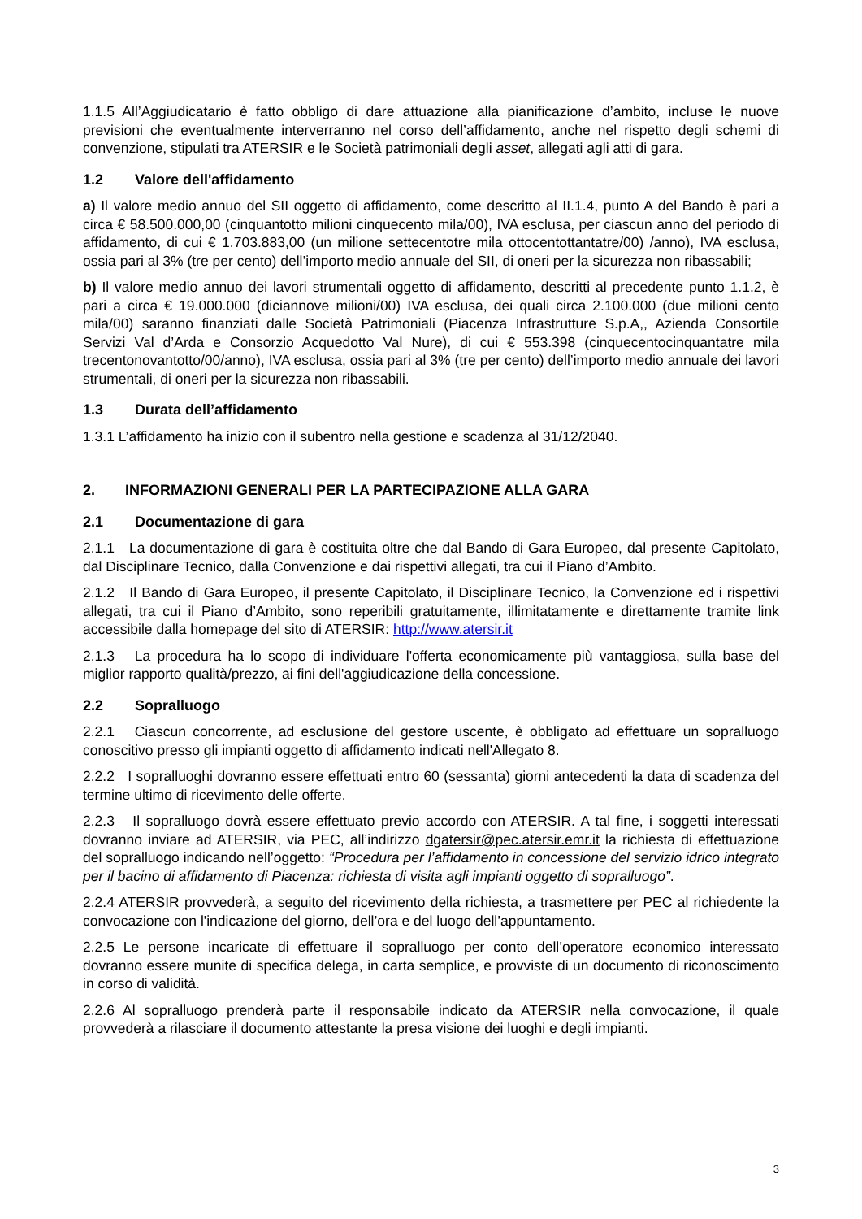1.1.5 All’Aggiudicatario è fatto obbligo di dare attuazione alla pianificazione d’ambito, incluse le nuove previsioni che eventualmente interverranno nel corso dell’affidamento, anche nel rispetto degli schemi di convenzione, stipulati tra ATERSIR e le Società patrimoniali degli asset, allegati agli atti di gara.
1.2 Valore dell'affidamento
a) Il valore medio annuo del SII oggetto di affidamento, come descritto al II.1.4, punto A del Bando è pari a circa € 58.500.000,00 (cinquantotto milioni cinquecento mila/00), IVA esclusa, per ciascun anno del periodo di affidamento, di cui € 1.703.883,00 (un milione settecentotre mila ottocentottantatre/00) /anno), IVA esclusa, ossia pari al 3% (tre per cento) dell’importo medio annuale del SII, di oneri per la sicurezza non ribassabili;
b) Il valore medio annuo dei lavori strumentali oggetto di affidamento, descritti al precedente punto 1.1.2, è pari a circa € 19.000.000 (diciannove milioni/00) IVA esclusa, dei quali circa 2.100.000 (due milioni cento mila/00) saranno finanziati dalle Società Patrimoniali (Piacenza Infrastrutture S.p.A,, Azienda Consortile Servizi Val d’Arda e Consorzio Acquedotto Val Nure), di cui € 553.398 (cinquecentocinquantatre mila trecentonovantotto/00/anno), IVA esclusa, ossia pari al 3% (tre per cento) dell’importo medio annuale dei lavori strumentali, di oneri per la sicurezza non ribassabili.
1.3 Durata dell’affidamento
1.3.1 L’affidamento ha inizio con il subentro nella gestione e scadenza al 31/12/2040.
2. INFORMAZIONI GENERALI PER LA PARTECIPAZIONE ALLA GARA
2.1 Documentazione di gara
2.1.1 La documentazione di gara è costituita oltre che dal Bando di Gara Europeo, dal presente Capitolato, dal Disciplinare Tecnico, dalla Convenzione e dai rispettivi allegati, tra cui il Piano d’Ambito.
2.1.2 Il Bando di Gara Europeo, il presente Capitolato, il Disciplinare Tecnico, la Convenzione ed i rispettivi allegati, tra cui il Piano d’Ambito, sono reperibili gratuitamente, illimitatamente e direttamente tramite link accessibile dalla homepage del sito di ATERSIR: http://www.atersir.it
2.1.3 La procedura ha lo scopo di individuare l'offerta economicamente più vantaggiosa, sulla base del miglior rapporto qualità/prezzo, ai fini dell'aggiudicazione della concessione.
2.2 Sopralluogo
2.2.1 Ciascun concorrente, ad esclusione del gestore uscente, è obbligato ad effettuare un sopralluogo conoscitivo presso gli impianti oggetto di affidamento indicati nell'Allegato 8.
2.2.2 I sopralluoghi dovranno essere effettuati entro 60 (sessanta) giorni antecedenti la data di scadenza del termine ultimo di ricevimento delle offerte.
2.2.3 Il sopralluogo dovrà essere effettuato previo accordo con ATERSIR. A tal fine, i soggetti interessati dovranno inviare ad ATERSIR, via PEC, all’indirizzo dgatersir@pec.atersir.emr.it la richiesta di effettuazione del sopralluogo indicando nell’oggetto: “Procedura per l’affidamento in concessione del servizio idrico integrato per il bacino di affidamento di Piacenza: richiesta di visita agli impianti oggetto di sopralluogo”.
2.2.4 ATERSIR provvederà, a seguito del ricevimento della richiesta, a trasmettere per PEC al richiedente la convocazione con l'indicazione del giorno, dell’ora e del luogo dell’appuntamento.
2.2.5 Le persone incaricate di effettuare il sopralluogo per conto dell’operatore economico interessato dovranno essere munite di specifica delega, in carta semplice, e provviste di un documento di riconoscimento in corso di validità.
2.2.6 Al sopralluogo prenderà parte il responsabile indicato da ATERSIR nella convocazione, il quale provvederà a rilasciare il documento attestante la presa visione dei luoghi e degli impianti.
3